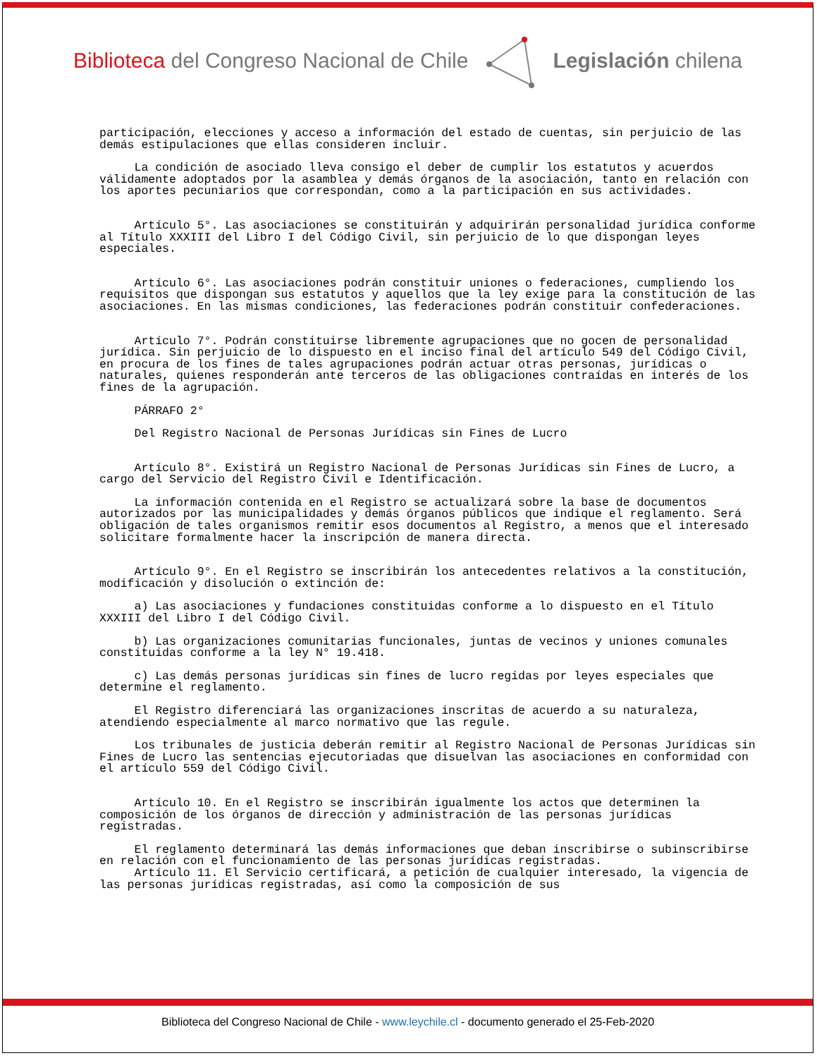Biblioteca del Congreso Nacional de Chile
Legislación chilena
participación, elecciones y acceso a información del estado de cuentas, sin perjuicio de las demás estipulaciones que ellas consideren incluir.
La condición de asociado lleva consigo el deber de cumplir los estatutos y acuerdos válidamente adoptados por la asamblea y demás órganos de la asociación, tanto en relación con los aportes pecuniarios que correspondan, como a la participación en sus actividades.
Artículo 5°. Las asociaciones se constituirán y adquirirán personalidad jurídica conforme al Título XXXIII del Libro I del Código Civil, sin perjuicio de lo que dispongan leyes especiales.
Artículo 6°. Las asociaciones podrán constituir uniones o federaciones, cumpliendo los requisitos que dispongan sus estatutos y aquellos que la ley exige para la constitución de las asociaciones. En las mismas condiciones, las federaciones podrán constituir confederaciones.
Artículo 7°. Podrán constituirse libremente agrupaciones que no gocen de personalidad jurídica. Sin perjuicio de lo dispuesto en el inciso final del artículo 549 del Código Civil, en procura de los fines de tales agrupaciones podrán actuar otras personas, jurídicas o naturales, quienes responderán ante terceros de las obligaciones contraídas en interés de los fines de la agrupación.
PÁRRAFO 2°
Del Registro Nacional de Personas Jurídicas sin Fines de Lucro
Artículo 8°. Existirá un Registro Nacional de Personas Jurídicas sin Fines de Lucro, a cargo del Servicio del Registro Civil e Identificación.
La información contenida en el Registro se actualizará sobre la base de documentos autorizados por las municipalidades y demás órganos públicos que indique el reglamento. Será obligación de tales organismos remitir esos documentos al Registro, a menos que el interesado solicitare formalmente hacer la inscripción de manera directa.
Artículo 9°. En el Registro se inscribirán los antecedentes relativos a la constitución, modificación y disolución o extinción de:
a) Las asociaciones y fundaciones constituidas conforme a lo dispuesto en el Título XXXIII del Libro I del Código Civil.
b) Las organizaciones comunitarias funcionales, juntas de vecinos y uniones comunales constituidas conforme a la ley N° 19.418.
c) Las demás personas jurídicas sin fines de lucro regidas por leyes especiales que determine el reglamento.
El Registro diferenciará las organizaciones inscritas de acuerdo a su naturaleza, atendiendo especialmente al marco normativo que las regule.
Los tribunales de justicia deberán remitir al Registro Nacional de Personas Jurídicas sin Fines de Lucro las sentencias ejecutoriadas que disuelvan las asociaciones en conformidad con el artículo 559 del Código Civil.
Artículo 10. En el Registro se inscribirán igualmente los actos que determinen la composición de los órganos de dirección y administración de las personas jurídicas registradas.
El reglamento determinará las demás informaciones que deban inscribirse o subinscribirse en relación con el funcionamiento de las personas jurídicas registradas.
Artículo 11. El Servicio certificará, a petición de cualquier interesado, la vigencia de las personas jurídicas registradas, así como la composición de sus
Biblioteca del Congreso Nacional de Chile - www.leychile.cl - documento generado el 25-Feb-2020